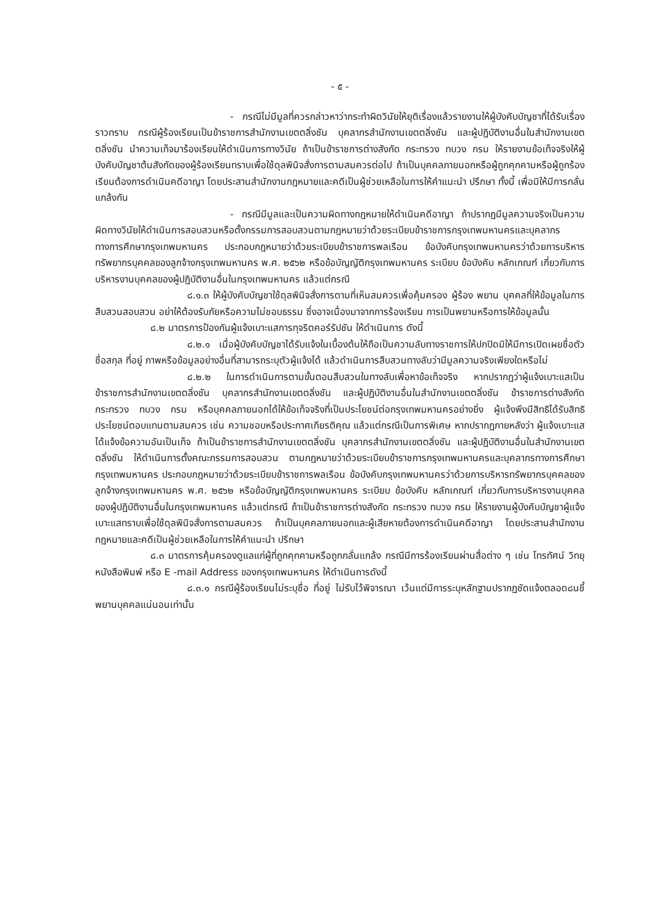- ๕ -
- กรณีไม่มีมูลที่ควรกล่าวหาว่ากระทำผิดวินัยให้ยุติเรื่องแล้วรายงานให้ผู้บังคับบัญชาที่ได้รับเรื่องราวทราบ กรณีผู้ร้องเรียนเป็นข้าราชการสำนักงานเขตตลิ่งชัน บุคลากรสำนักงานเขตตลิ่งชัน และผู้ปฏิบัติงานอื่นในสำนักงานเขตตลิ่งชัน นำความเท็จมาร้องเรียนให้ดำเนินการทางวินัย ถ้าเป็นข้าราชการต่างสังกัด กระทรวง ทบวง กรม ให้รายงานข้อเท็จจริงให้ผู้บังคับบัญชาต้นสังกัดของผู้ร้องเรียนทราบเพื่อใช้ดุลพินิจสั่งการตามสมควรต่อไป ถ้าเป็นบุคคลภายนอกหรือผู้ถูกคุกคามหรือผู้ถูกร้องเรียนต้องการดำเนินคดีอาญา โดยประสานสำนักงานกฎหมายและคดีเป็นผู้ช่วยเหลือในการให้คำแนะนำ ปรึกษา ทั้งนี้ เพื่อมิให้มีการกลั่นแกล้งกัน
- กรณีมีมูลและเป็นความผิดทางกฎหมายให้ดำเนินคดีอาญา ถ้าปรากฏมีมูลความจริงเป็นความผิดทางวินัยให้ดำเนินการสอบสวนหรือตั้งกรรมการสอบสวนตามกฎหมายว่าด้วยระเบียบข้าราชการกรุงเทพมหานครและบุคลากรทางการศึกษากรุงเทพมหานคร ประกอบกฎหมายว่าด้วยระเบียบข้าราชการพลเรือน ข้อบังคับกรุงเทพมหานครว่าด้วยการบริหารทรัพยากรบุคคลของลูกจ้างกรุงเทพมหานคร พ.ศ. ๒๕๖๒ หรือข้อบัญญัติกรุงเทพมหานคร ระเบียบ ข้อบังคับ หลักเกณฑ์ เกี่ยวกับการบริหารงานบุคคลของผู้ปฏิบัติงานอื่นในกรุงเทพมหานคร แล้วแต่กรณี
๘.๑.๓ ให้ผู้บังคับบัญชาใช้ดุลพินิจสั่งการตามที่เห็นสมควรเพื่อคุ้มครอง ผู้ร้อง พยาน บุคคลที่ให้ข้อมูลในการสืบสวนสอบสวน อย่าให้ต้องรับภัยหรือความไม่ชอบธรรม ซึ่งอาจเนื่องมาจากการร้องเรียน การเป็นพยานหรือการให้ข้อมูลนั้น
๘.๒ มาตรการป้องกันผู้แจ้งเบาะแสการทุจริตคอร์รัปชัน ให้ดำเนินการ ดังนี้
๘.๒.๑ เมื่อผู้บังคับบัญชาได้รับแจ้งในเบื้องต้นให้ถือเป็นความลับทางราชการให้ปกปิดมิให้มีการเปิดเผยชื่อตัว ชื่อสกุล ที่อยู่ ภาพหรือข้อมูลอย่างอื่นที่สามารถระบุตัวผู้แจ้งได้ แล้วดำเนินการสืบสวนทางลับว่ามีมูลความจริงเพียงใดหรือไม่
๘.๒.๒ ในการดำเนินการตามขั้นตอนสืบสวนในทางลับเพื่อหาข้อเท็จจริง หากปรากฏว่าผู้แจ้งเบาะแสเป็นข้าราชการสำนักงานเขตตลิ่งชัน บุคลากรสำนักงานเขตตลิ่งชัน และผู้ปฏิบัติงานอื่นในสำนักงานเขตตลิ่งชัน ข้าราชการต่างสังกัด กระทรวง ทบวง กรม หรือบุคคลภายนอกได้ให้ข้อเท็จจริงที่เป็นประโยชน์ต่อกรุงเทพมหานครอย่างยิ่ง ผู้แจ้งพึงมีสิทธิได้รับสิทธิประโยชน์ตอบแทนตามสมควร เช่น ความชอบหรือประกาศเกียรติคุณ แล้วแต่กรณีเป็นการพิเศษ หากปรากฏภายหลังว่า ผู้แจ้งเบาะแสได้แจ้งข้อความอันเป็นเท็จ ถ้าเป็นข้าราชการสำนักงานเขตตลิ่งชัน บุคลากรสำนักงานเขตตลิ่งชัน และผู้ปฏิบัติงานอื่นในสำนักงานเขตตลิ่งชัน ให้ดำเนินการตั้งคณะกรรมการสอบสวน ตามกฎหมายว่าด้วยระเบียบข้าราชการกรุงเทพมหานครและบุคลากรทางการศึกษากรุงเทพมหานคร ประกอบกฎหมายว่าด้วยระเบียบข้าราชการพลเรือน ข้อบังคับกรุงเทพมหานครว่าด้วยการบริหารทรัพยากรบุคคลของลูกจ้างกรุงเทพมหานคร พ.ศ. ๒๕๖๒ หรือข้อบัญญัติกรุงเทพมหานคร ระเบียบ ข้อบังคับ หลักเกณฑ์ เกี่ยวกับการบริหารงานบุคคลของผู้ปฏิบัติงานอื่นในกรุงเทพมหานคร แล้วแต่กรณี ถ้าเป็นข้าราชการต่างสังกัด กระทรวง ทบวง กรม ให้รายงานผู้บังคับบัญชาผู้แจ้งเบาะแสทราบเพื่อใช้ดุลพินิจสั่งการตามสมควร ถ้าเป็นบุคคลภายนอกและผู้เสียหายต้องการดำเนินคดีอาญา โดยประสานสำนักงานกฎหมายและคดีเป็นผู้ช่วยเหลือในการให้คำแนะนำ ปรึกษา
๘.๓ มาตรการคุ้มครองดูแลแก่ผู้ที่ถูกคุกคามหรือถูกกลั่นแกล้ง กรณีมีการร้องเรียนผ่านสื่อต่าง ๆ เช่น โทรทัศน์ วิทยุ หนังสือพิมพ์ หรือ E -mail Address ของกรุงเทพมหานคร ให้ดำเนินการดังนี้
๘.๓.๑ กรณีผู้ร้องเรียนไม่ระบุชื่อ ที่อยู่ ไม่รับไว้พิจารณา เว้นแต่มีการระบุหลักฐานปรากฏชัดแจ้งตลอด๘นชี้พยานบุคคลแน่นอนเท่านั้น